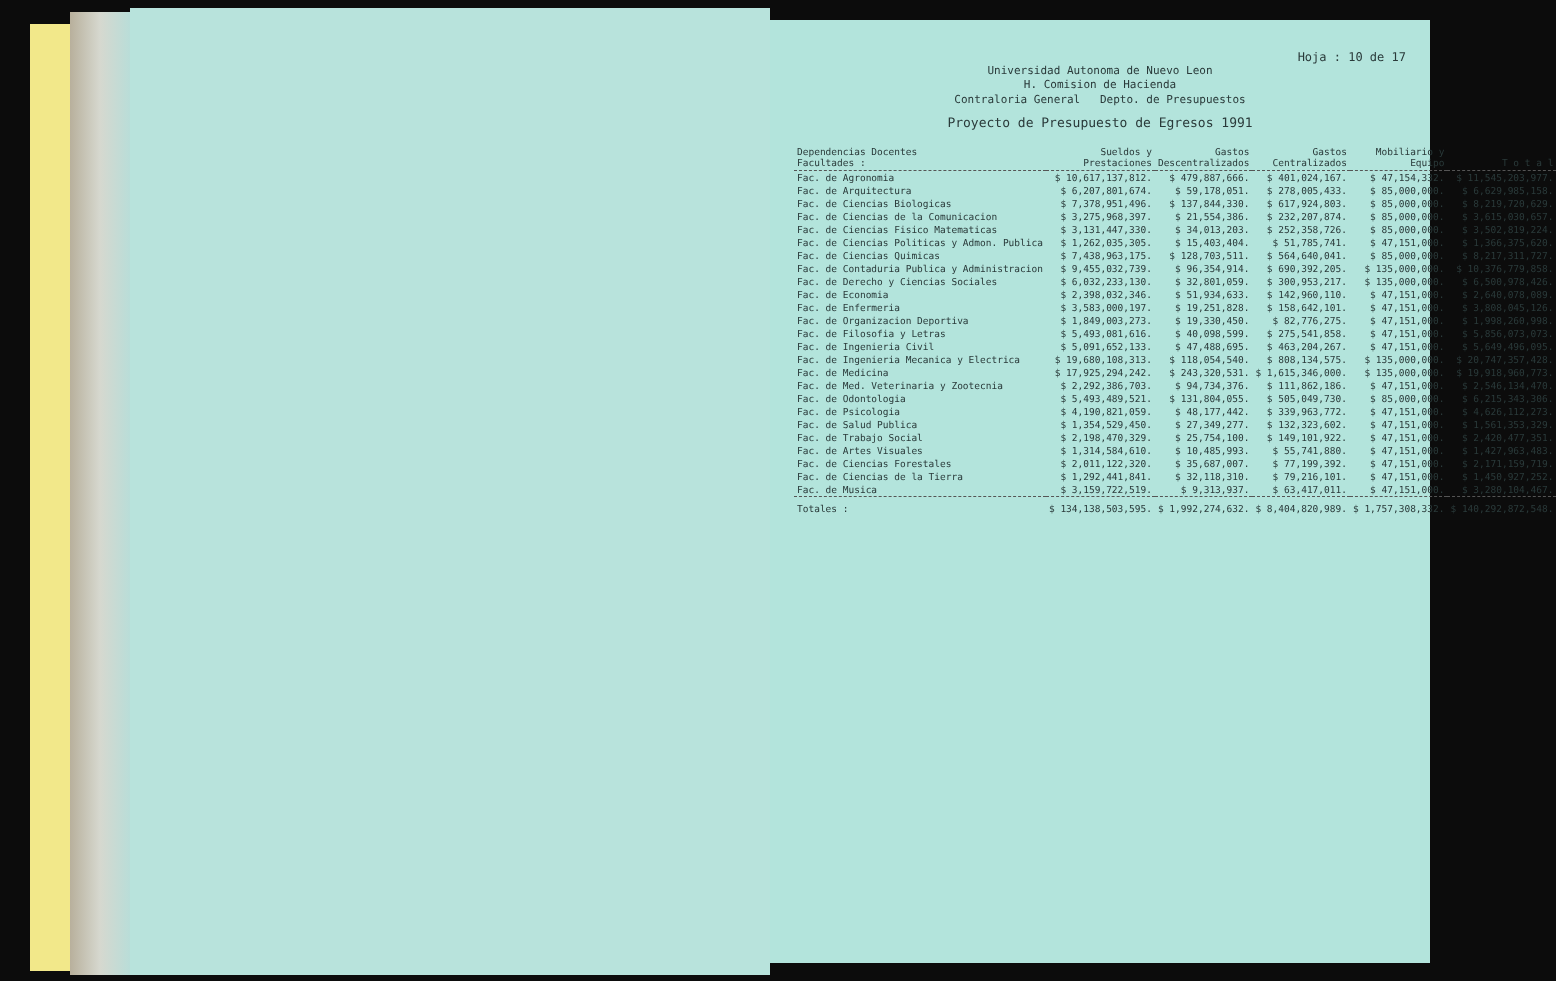Hoja : 10 de 17
Universidad Autonoma de Nuevo Leon
H. Comision de Hacienda
Contraloria General Depto. de Presupuestos
Proyecto de Presupuesto de Egresos 1991
| Dependencias Docentes Facultades : | Sueldos y Prestaciones | Gastos Descentralizados | Gastos Centralizados | Mobiliario y Equipo | T o t a l |
| --- | --- | --- | --- | --- | --- |
| Fac. de Agronomia | $ 10,617,137,812. | $ 479,887,666. | $ 401,024,167. | $ 47,154,332. | $ 11,545,203,977. |
| Fac. de Arquitectura | $ 6,207,801,674. | $ 59,178,051. | $ 278,005,433. | $ 85,000,000. | $ 6,629,985,158. |
| Fac. de Ciencias Biologicas | $ 7,378,951,496. | $ 137,844,330. | $ 617,924,803. | $ 85,000,000. | $ 8,219,720,629. |
| Fac. de Ciencias de la Comunicacion | $ 3,275,968,397. | $ 21,554,386. | $ 232,207,874. | $ 85,000,000. | $ 3,615,030,657. |
| Fac. de Ciencias Fisico Matematicas | $ 3,131,447,330. | $ 34,013,203. | $ 252,358,726. | $ 85,000,000. | $ 3,502,819,224. |
| Fac. de Ciencias Politicas y Admon. Publica | $ 1,262,035,305. | $ 15,403,404. | $ 51,785,741. | $ 47,151,000. | $ 1,366,375,620. |
| Fac. de Ciencias Quimicas | $ 7,438,963,175. | $ 128,703,511. | $ 564,640,041. | $ 85,000,000. | $ 8,217,311,727. |
| Fac. de Contaduria Publica y Administracion | $ 9,455,032,739. | $ 96,354,914. | $ 690,392,205. | $ 135,000,000. | $ 10,376,779,858. |
| Fac. de Derecho y Ciencias Sociales | $ 6,032,233,130. | $ 32,801,059. | $ 300,953,217. | $ 135,000,000. | $ 6,500,978,426. |
| Fac. de Economia | $ 2,398,032,346. | $ 51,934,633. | $ 142,960,110. | $ 47,151,000. | $ 2,640,078,089. |
| Fac. de Enfermeria | $ 3,583,000,197. | $ 19,251,828. | $ 158,642,101. | $ 47,151,000. | $ 3,808,045,126. |
| Fac. de Organizacion Deportiva | $ 1,849,003,273. | $ 19,330,450. | $ 82,776,275. | $ 47,151,000. | $ 1,998,260,998. |
| Fac. de Filosofia y Letras | $ 5,493,081,616. | $ 40,098,599. | $ 275,541,858. | $ 47,151,000. | $ 5,856,073,073. |
| Fac. de Ingenieria Civil | $ 5,091,652,133. | $ 47,488,695. | $ 463,204,267. | $ 47,151,000. | $ 5,649,496,095. |
| Fac. de Ingenieria Mecanica y Electrica | $ 19,680,108,313. | $ 118,054,540. | $ 808,134,575. | $ 135,000,000. | $ 20,747,357,428. |
| Fac. de Medicina | $ 17,925,294,242. | $ 243,320,531. | $ 1,615,346,000. | $ 135,000,000. | $ 19,918,960,773. |
| Fac. de Med. Veterinaria y Zootecnia | $ 2,292,386,703. | $ 94,734,376. | $ 111,862,186. | $ 47,151,000. | $ 2,546,134,470. |
| Fac. de Odontologia | $ 5,493,489,521. | $ 131,804,055. | $ 505,049,730. | $ 85,000,000. | $ 6,215,343,306. |
| Fac. de Psicologia | $ 4,190,821,059. | $ 48,177,442. | $ 339,963,772. | $ 47,151,000. | $ 4,626,112,273. |
| Fac. de Salud Publica | $ 1,354,529,450. | $ 27,349,277. | $ 132,323,602. | $ 47,151,000. | $ 1,561,353,329. |
| Fac. de Trabajo Social | $ 2,198,470,329. | $ 25,754,100. | $ 149,101,922. | $ 47,151,000. | $ 2,420,477,351. |
| Fac. de Artes Visuales | $ 1,314,584,610. | $ 10,485,993. | $ 55,741,880. | $ 47,151,000. | $ 1,427,963,483. |
| Fac. de Ciencias Forestales | $ 2,011,122,320. | $ 35,687,007. | $ 77,199,392. | $ 47,151,000. | $ 2,171,159,719. |
| Fac. de Ciencias de la Tierra | $ 1,292,441,841. | $ 32,118,310. | $ 79,216,101. | $ 47,151,000. | $ 1,450,927,252. |
| Fac. de Musica | $ 3,159,722,519. | $ 9,313,937. | $ 63,417,011. | $ 47,151,000. | $ 3,280,104,467. |
| Totales : | $ 134,138,503,595. | $ 1,992,274,632. | $ 8,404,820,989. | $ 1,757,308,332. | $ 140,292,872,548. |